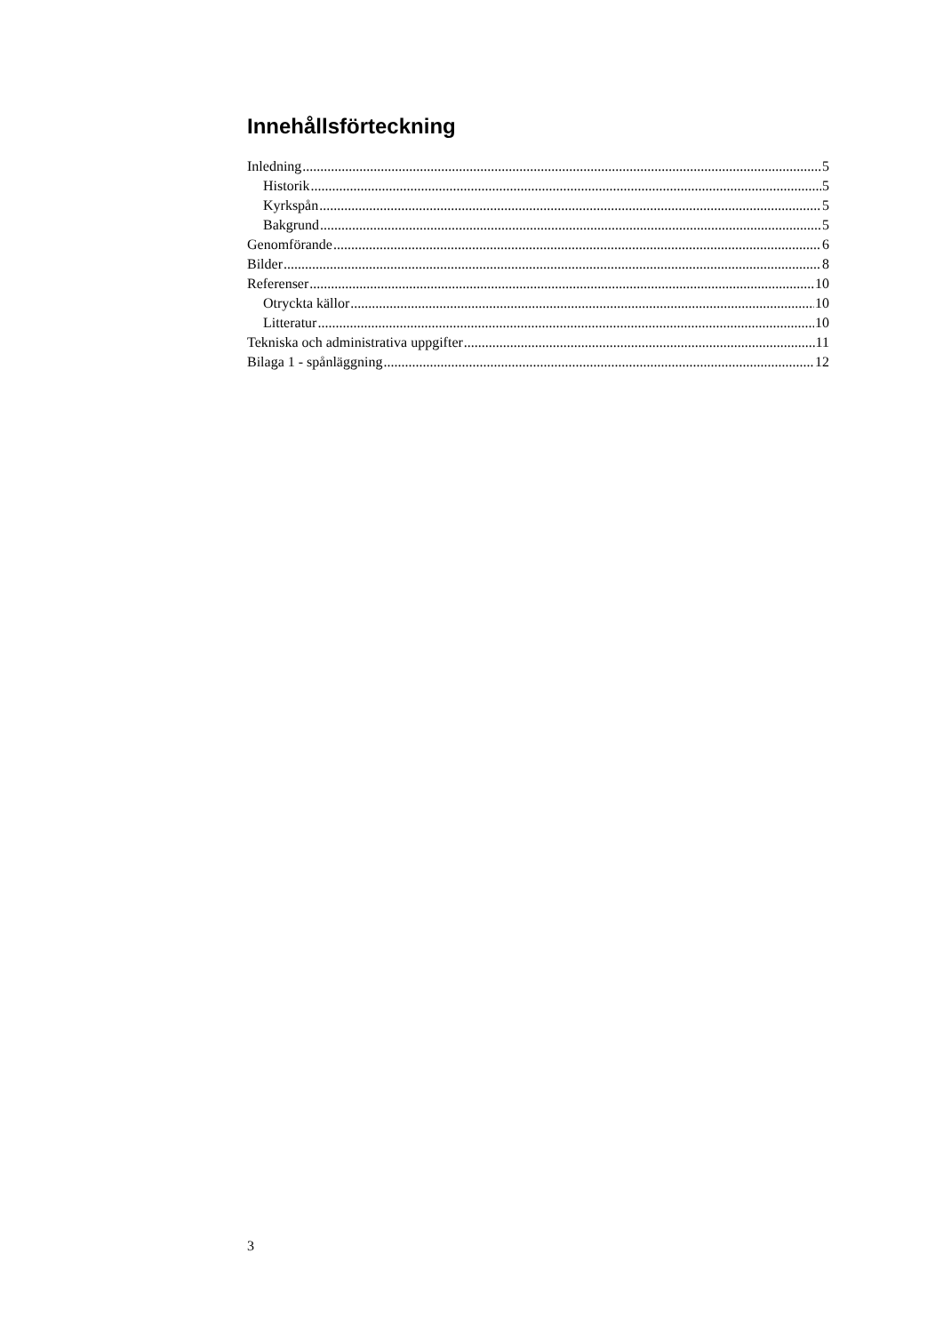Innehållsförteckning
Inledning 5
Historik 5
Kyrkspån 5
Bakgrund 5
Genomförande 6
Bilder 8
Referenser 10
Otryckta källor 10
Litteratur 10
Tekniska och administrativa uppgifter 11
Bilaga 1 - spånläggning 12
3